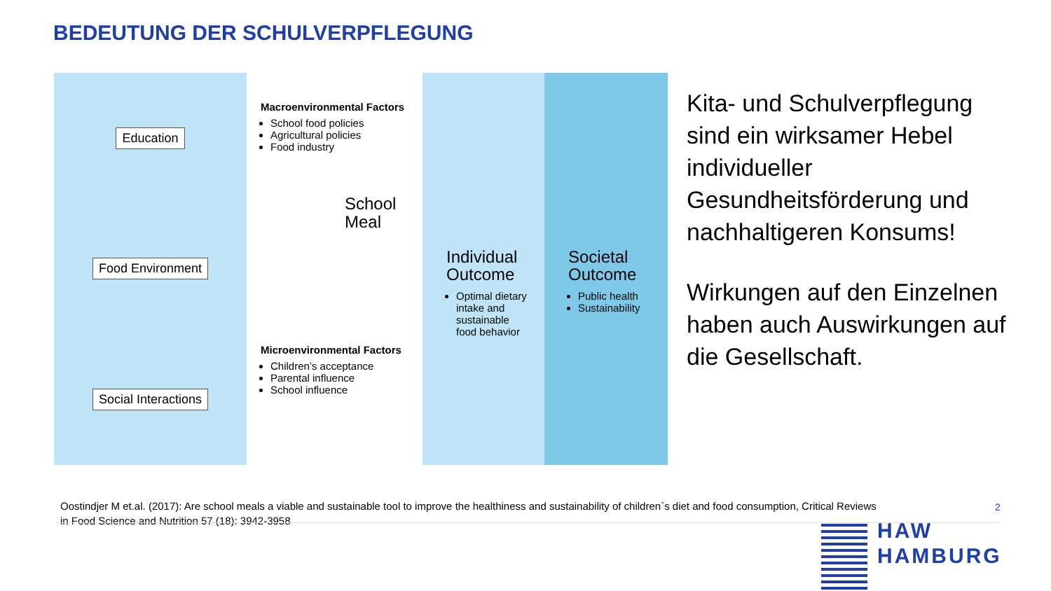BEDEUTUNG DER SCHULVERPFLEGUNG
Education
Food Environment
Social Interactions
Macroenvironmental Factors
School food policies
Agricultural policies
Food industry
School
Meal
Microenvironmental Factors
Children’s acceptance
Parental influence
School influence
Individual Outcome
Optimal dietary intake and sustainable food behavior
Societal Outcome
Public health
Sustainability
Kita- und Schulverpflegung sind ein wirksamer Hebel individueller Gesundheitsförderung und nachhaltigeren Konsums!
Wirkungen auf den Einzelnen haben auch Auswirkungen auf die Gesellschaft.
Oostindjer M et.al. (2017): Are school meals a viable and sustainable tool to improve the healthiness and sustainability of children`s diet and food consumption, Critical Reviews in Food Science and Nutrition 57 (18): 3942-3958
2
HAW
HAMBURG